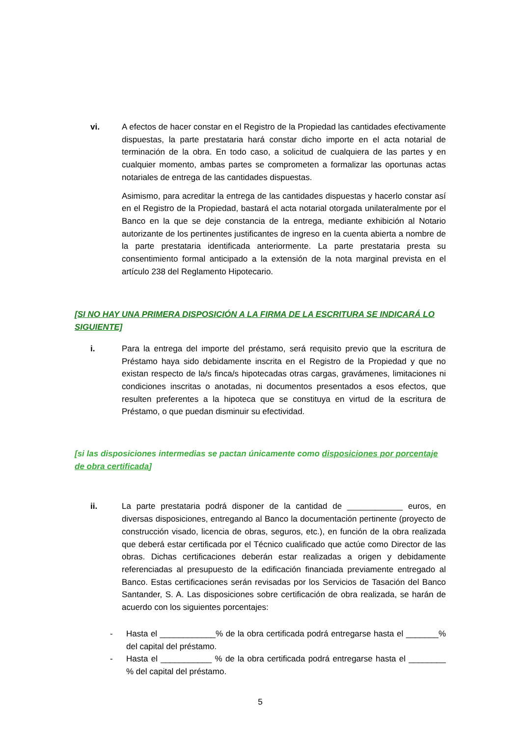vi. A efectos de hacer constar en el Registro de la Propiedad las cantidades efectivamente dispuestas, la parte prestataria hará constar dicho importe en el acta notarial de terminación de la obra. En todo caso, a solicitud de cualquiera de las partes y en cualquier momento, ambas partes se comprometen a formalizar las oportunas actas notariales de entrega de las cantidades dispuestas.
Asimismo, para acreditar la entrega de las cantidades dispuestas y hacerlo constar así en el Registro de la Propiedad, bastará el acta notarial otorgada unilateralmente por el Banco en la que se deje constancia de la entrega, mediante exhibición al Notario autorizante de los pertinentes justificantes de ingreso en la cuenta abierta a nombre de la parte prestataria identificada anteriormente. La parte prestataria presta su consentimiento formal anticipado a la extensión de la nota marginal prevista en el artículo 238 del Reglamento Hipotecario.
[SI NO HAY UNA PRIMERA DISPOSICIÓN A LA FIRMA DE LA ESCRITURA SE INDICARÁ LO SIGUIENTE]
i. Para la entrega del importe del préstamo, será requisito previo que la escritura de Préstamo haya sido debidamente inscrita en el Registro de la Propiedad y que no existan respecto de la/s finca/s hipotecadas otras cargas, gravámenes, limitaciones ni condiciones inscritas o anotadas, ni documentos presentados a esos efectos, que resulten preferentes a la hipoteca que se constituya en virtud de la escritura de Préstamo, o que puedan disminuir su efectividad.
[si las disposiciones intermedias se pactan únicamente como disposiciones por porcentaje de obra certificada]
ii. La parte prestataria podrá disponer de la cantidad de ____________ euros, en diversas disposiciones, entregando al Banco la documentación pertinente (proyecto de construcción visado, licencia de obras, seguros, etc.), en función de la obra realizada que deberá estar certificada por el Técnico cualificado que actúe como Director de las obras. Dichas certificaciones deberán estar realizadas a origen y debidamente referenciadas al presupuesto de la edificación financiada previamente entregado al Banco. Estas certificaciones serán revisadas por los Servicios de Tasación del Banco Santander, S. A. Las disposiciones sobre certificación de obra realizada, se harán de acuerdo con los siguientes porcentajes:
- Hasta el ____________% de la obra certificada podrá entregarse hasta el _______% del capital del préstamo.
- Hasta el ___________ % de la obra certificada podrá entregarse hasta el ________ % del capital del préstamo.
5